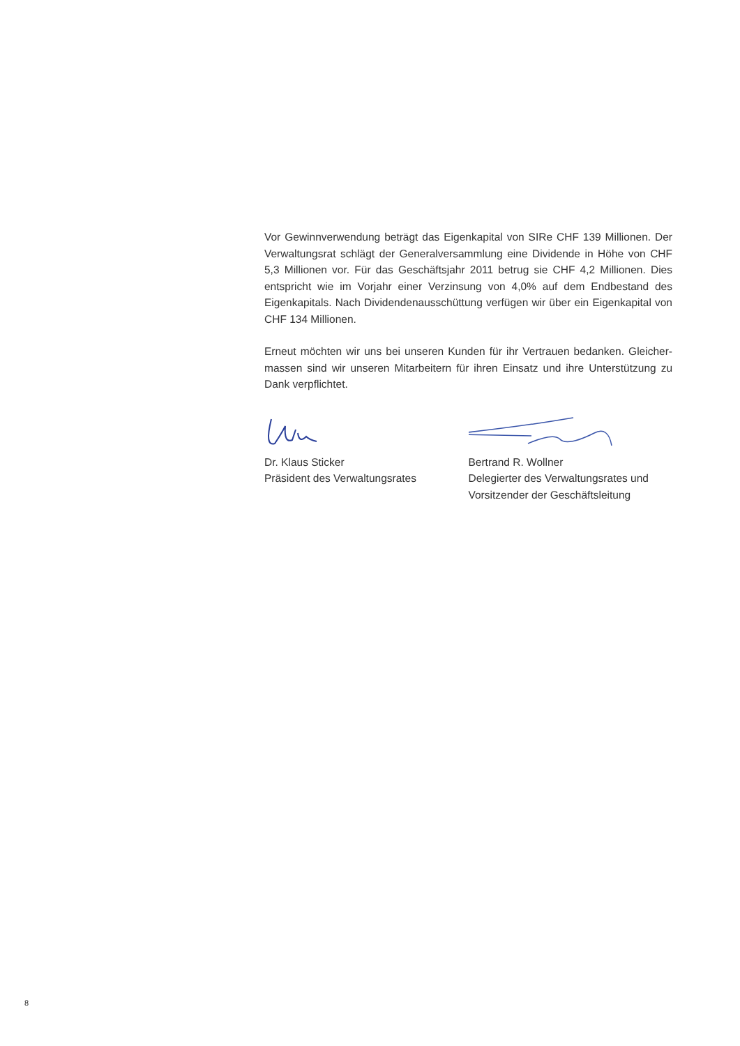Vor Gewinnverwendung beträgt das Eigenkapital von SIRe CHF 139 Millionen. Der Verwaltungsrat schlägt der Generalversammlung eine Dividende in Höhe von CHF 5,3 Millionen vor. Für das Geschäftsjahr 2011 betrug sie CHF 4,2 Millionen. Dies entspricht wie im Vorjahr einer Verzinsung von 4,0% auf dem Endbestand des Eigenkapitals. Nach Dividendenausschüttung verfügen wir über ein Eigenkapital von CHF 134 Millionen.
Erneut möchten wir uns bei unseren Kunden für ihr Vertrauen bedanken. Gleicher­massen sind wir unseren Mitarbeitern für ihren Einsatz und ihre Unterstützung zu Dank verpflichtet.
Dr. Klaus Sticker
Präsident des Verwaltungsrates
Bertrand R. Wollner
Delegierter des Verwaltungsrates und
Vorsitzender der Geschäftsleitung
8